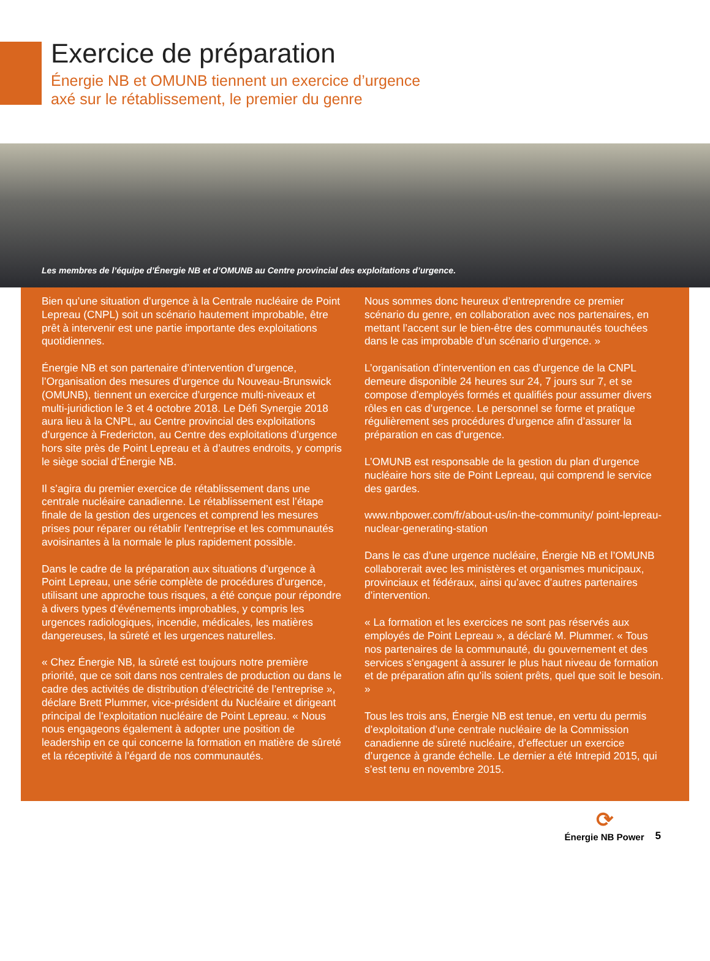Exercice de préparation
Énergie NB et OMUNB tiennent un exercice d’urgence
axé sur le rétablissement, le premier du genre
Les membres de l’équipe d’Énergie NB et d’OMUNB au Centre provincial des exploitations d’urgence.
Bien qu’une situation d’urgence à la Centrale nucléaire de Point Lepreau (CNPL) soit un scénario hautement improbable, être prêt à intervenir est une partie importante des exploitations quotidiennes.
Énergie NB et son partenaire d’intervention d’urgence, l’Organisation des mesures d’urgence du Nouveau-Brunswick (OMUNB), tiennent un exercice d’urgence multi-niveaux et multi-juridiction le 3 et 4 octobre 2018. Le Défi Synergie 2018 aura lieu à la CNPL, au Centre provincial des exploitations d’urgence à Fredericton, au Centre des exploitations d’urgence hors site près de Point Lepreau et à d’autres endroits, y compris le siège social d’Énergie NB.
Il s’agira du premier exercice de rétablissement dans une centrale nucléaire canadienne. Le rétablissement est l’étape finale de la gestion des urgences et comprend les mesures prises pour réparer ou rétablir l’entreprise et les communautés avoisinantes à la normale le plus rapidement possible.
Dans le cadre de la préparation aux situations d’urgence à Point Lepreau, une série complète de procédures d’urgence, utilisant une approche tous risques, a été conçue pour répondre à divers types d’événements improbables, y compris les urgences radiologiques, incendie, médicales, les matières dangereuses, la sûreté et les urgences naturelles.
« Chez Énergie NB, la sûreté est toujours notre première priorité, que ce soit dans nos centrales de production ou dans le cadre des activités de distribution d’électricité de l’entreprise », déclare Brett Plummer, vice-président du Nucléaire et dirigeant principal de l’exploitation nucléaire de Point Lepreau. « Nous nous engageons également à adopter une position de leadership en ce qui concerne la formation en matière de sûreté et la réceptivité à l’égard de nos communautés.
Nous sommes donc heureux d’entreprendre ce premier scénario du genre, en collaboration avec nos partenaires, en mettant l’accent sur le bien-être des communautés touchées dans le cas improbable d’un scénario d’urgence. »
L’organisation d’intervention en cas d’urgence de la CNPL demeure disponible 24 heures sur 24, 7 jours sur 7, et se compose d’employés formés et qualifiés pour assumer divers rôles en cas d’urgence. Le personnel se forme et pratique régulièrement ses procédures d’urgence afin d’assurer la préparation en cas d’urgence.
L’OMUNB est responsable de la gestion du plan d’urgence nucléaire hors site de Point Lepreau, qui comprend le service des gardes.
www.nbpower.com/fr/about-us/in-the-community/ point-lepreau-nuclear-generating-station
Dans le cas d’une urgence nucléaire, Énergie NB et l’OMUNB collaborerait avec les ministères et organismes municipaux, provinciaux et fédéraux, ainsi qu’avec d’autres partenaires d’intervention.
« La formation et les exercices ne sont pas réservés aux employés de Point Lepreau », a déclaré M. Plummer. « Tous nos partenaires de la communauté, du gouvernement et des services s’engagent à assurer le plus haut niveau de formation et de préparation afin qu’ils soient prêts, quel que soit le besoin. »
Tous les trois ans, Énergie NB est tenue, en vertu du permis d’exploitation d’une centrale nucléaire de la Commission canadienne de sûreté nucléaire, d’effectuer un exercice d’urgence à grande échelle. Le dernier a été Intrepid 2015, qui s’est tenu en novembre 2015.
⟳
Énergie NB Power
5